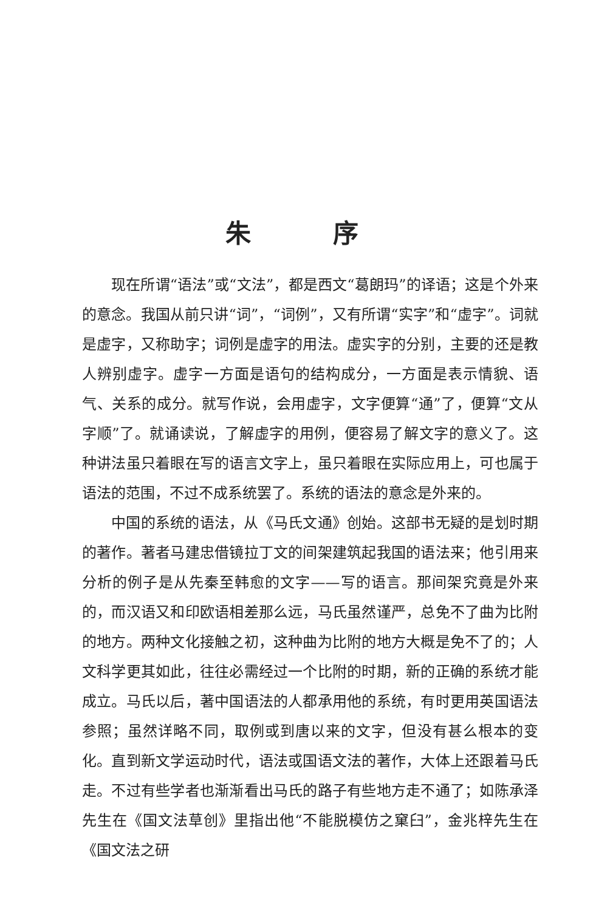朱 序
现在所谓“语法”或“文法”，都是西文“葛朗玛”的译语；这是个外来的意念。我国从前只讲“词”，“词例”，又有所谓“实字”和“虚字”。词就是虚字，又称助字；词例是虚字的用法。虚实字的分别，主要的还是教人辨别虚字。虚字一方面是语句的结构成分，一方面是表示情貌、语气、关系的成分。就写作说，会用虚字，文字便算“通”了，便算“文从字顺”了。就诵读说，了解虚字的用例，便容易了解文字的意义了。这种讲法虽只着眼在写的语言文字上，虽只着眼在实际应用上，可也属于语法的范围，不过不成系统罢了。系统的语法的意念是外来的。
中国的系统的语法，从《马氏文通》创始。这部书无疑的是划时期的著作。著者马建忠借镜拉丁文的间架建筑起我国的语法来；他引用来分析的例子是从先秦至韩愈的文字——写的语言。那间架究竟是外来的，而汉语又和印欧语相差那么远，马氏虽然谨严，总免不了曲为比附的地方。两种文化接触之初，这种曲为比附的地方大概是免不了的；人文科学更其如此，往往必需经过一个比附的时期，新的正确的系统才能成立。马氏以后，著中国语法的人都承用他的系统，有时更用英国语法参照；虽然详略不同，取例或到唐以来的文字，但没有甚么根本的变化。直到新文学运动时代，语法或国语文法的著作，大体上还跟着马氏走。不过有些学者也渐渐看出马氏的路子有些地方走不通了；如陈承泽先生在《国文法草创》里指出他“不能脱模仿之窠臼”，金兆梓先生在《国文法之研